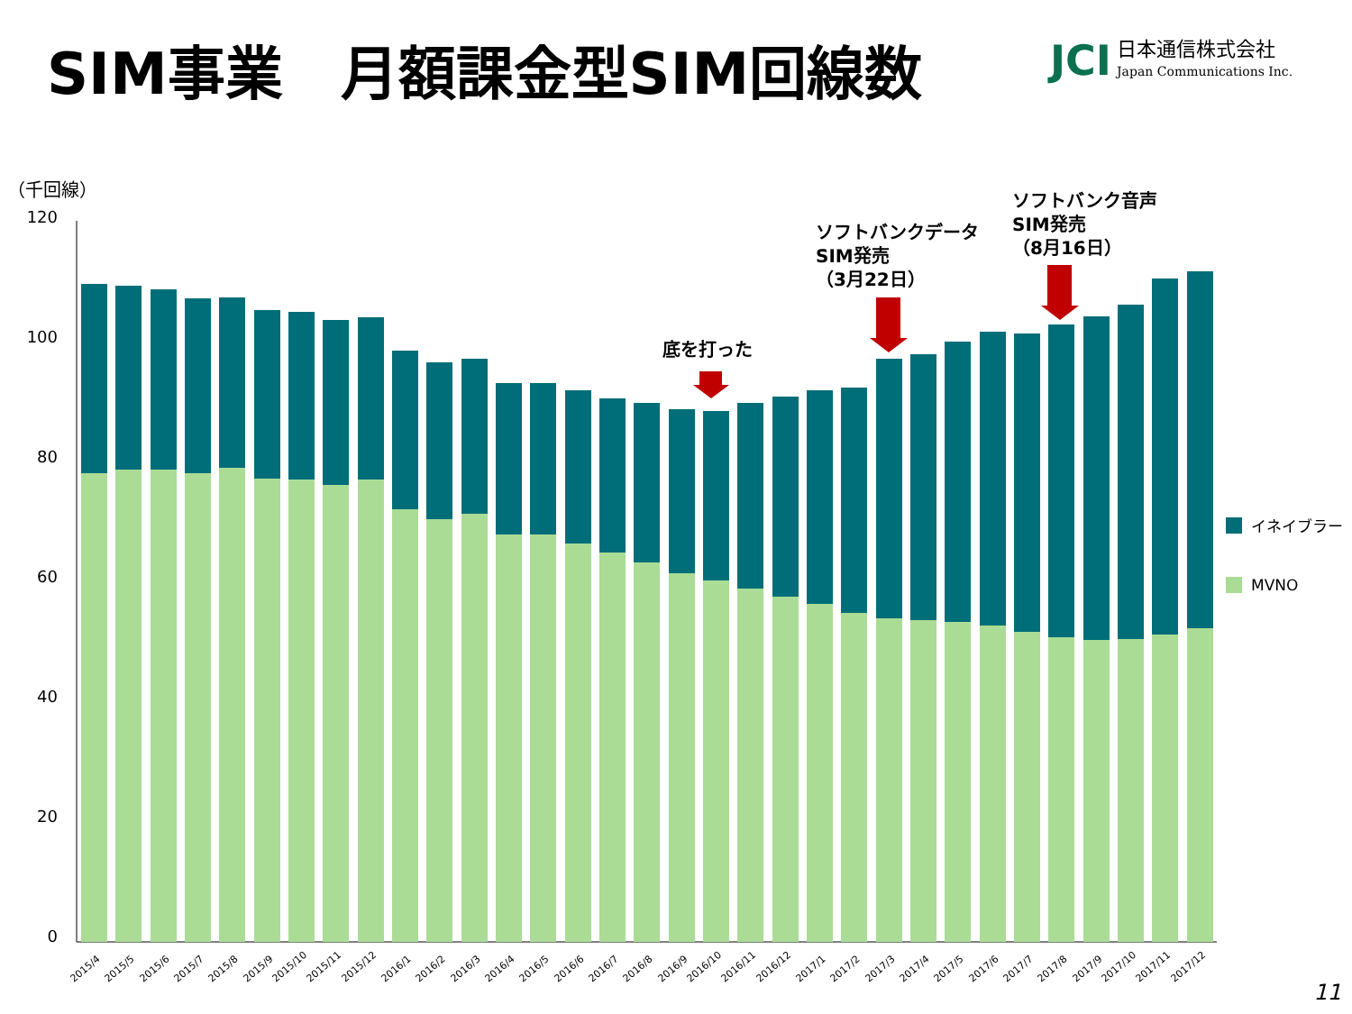SIM事業　月額課金型SIM回線数
JCI
日本通信株式会社
Japan Communications Inc.
（千回線）
120
100
80
60
40
20
0
2015/4
2015/5
2015/6
2015/7
2015/8
2015/9
2015/10
2015/11
2015/12
2016/1
2016/2
2016/3
2016/4
2016/5
2016/6
2016/7
2016/8
2016/9
2016/10
2016/11
2016/12
2017/1
2017/2
2017/3
2017/4
2017/5
2017/6
2017/7
2017/8
2017/9
2017/10
2017/11
2017/12
底を打った
ソフトバンクデータ
SIM発売
（3月22日）
ソフトバンク音声
SIM発売
（8月16日）
イネイブラー
MVNO
11